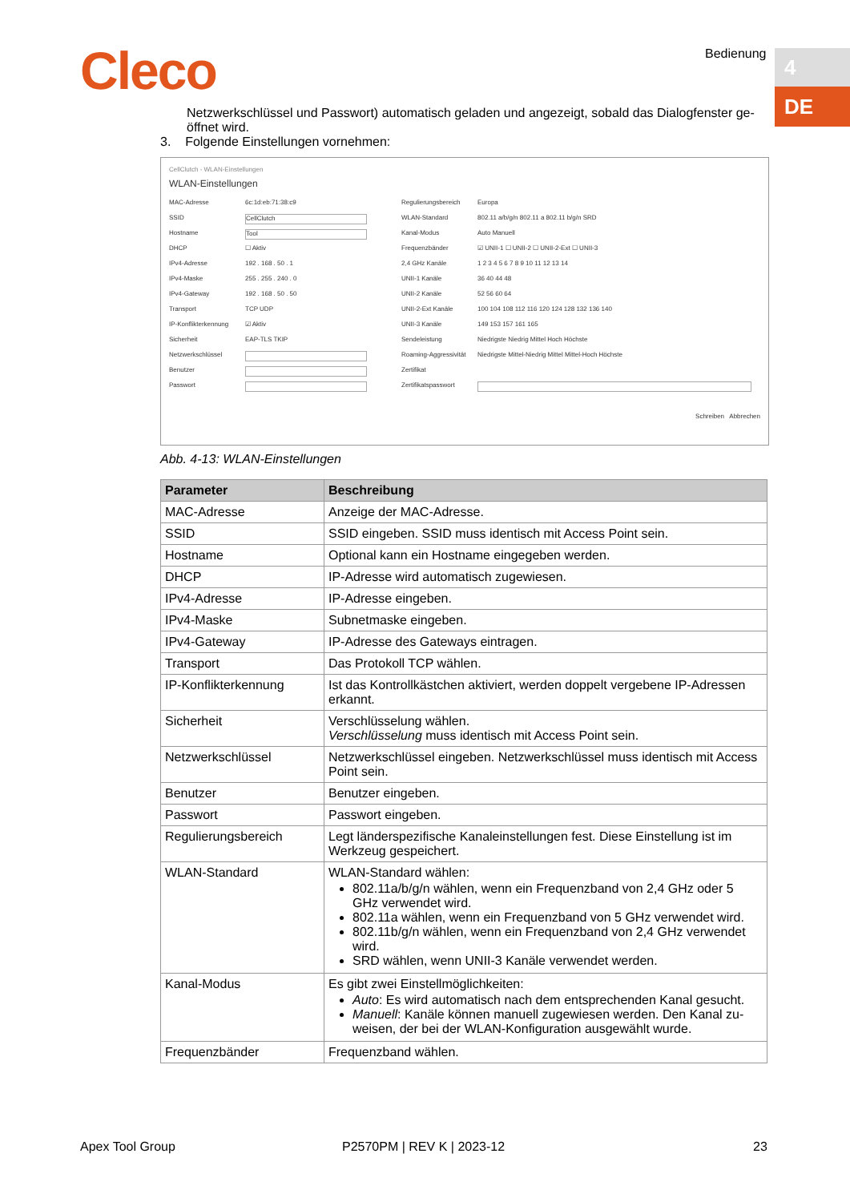Cleco Bedienung 4
DE
Netzwerkschlüssel und Passwort) automatisch geladen und angezeigt, sobald das Dialogfenster ge­öffnet wird.
3. Folgende Einstellungen vornehmen:
CellClutch - WLAN-Einstellungen
WLAN-Einstellungen
MAC-Adresse 6c:1d:eb:71:38:c9
SSID CellClutch
Hostname Tool
DHCP ☐ Aktiv
IPv4-Adresse 192 . 168 . 50 . 1
IPv4-Maske 255 . 255 . 240 . 0
IPv4-Gateway 192 . 168 . 50 . 50
Transport TCP UDP
IP-Konflikterkennung ☑ Aktiv
Sicherheit EAP-TLS TKIP
Netzwerkschlüssel
Benutzer
Passwort
Regulierungsbereich Europa
WLAN-Standard 802.11 a/b/g/n 802.11 a 802.11 b/g/n SRD
Kanal-Modus Auto Manuell
Frequenzbänder ☑ UNII-1 ☐ UNII-2 ☐ UNII-2-Ext ☐ UNII-3
2,4 GHz Kanäle 1 2 3 4 5 6 7 8 9 10 11 12 13 14
UNII-1 Kanäle 36 40 44 48
UNII-2 Kanäle 52 56 60 64
UNII-2-Ext Kanäle 100 104 108 112 116 120 124 128 132 136 140
UNII-3 Kanäle 149 153 157 161 165
Sendeleistung Niedrigste Niedrig Mittel Hoch Höchste
Roaming-Aggressivität Niedrigste Mittel-Niedrig Mittel Mittel-Hoch Höchste
Zertifikat
Zertifikatspasswort
Schreiben Abbrechen
Abb. 4-13: WLAN-Einstellungen
| Parameter | Beschreibung |
| --- | --- |
| MAC-Adresse | Anzeige der MAC-Adresse. |
| SSID | SSID eingeben. SSID muss identisch mit Access Point sein. |
| Hostname | Optional kann ein Hostname eingegeben werden. |
| DHCP | IP-Adresse wird automatisch zugewiesen. |
| IPv4-Adresse | IP-Adresse eingeben. |
| IPv4-Maske | Subnetmaske eingeben. |
| IPv4-Gateway | IP-Adresse des Gateways eintragen. |
| Transport | Das Protokoll TCP wählen. |
| IP-Konflikterkennung | Ist das Kontrollkästchen aktiviert, werden doppelt vergebene IP-Adressen erkannt. |
| Sicherheit | Verschlüsselung wählen. Verschlüsselung muss identisch mit Access Point sein. |
| Netzwerkschlüssel | Netzwerkschlüssel eingeben. Netzwerkschlüssel muss identisch mit Access Point sein. |
| Benutzer | Benutzer eingeben. |
| Passwort | Passwort eingeben. |
| Regulierungsbereich | Legt länderspezifische Kanaleinstellungen fest. Diese Einstellung ist im Werkzeug gespeichert. |
| WLAN-Standard | WLAN-Standard wählen: 802.11a/b/g/n wählen, wenn ein Frequenzband von 2,4 GHz oder 5 GHz verwendet wird. 802.11a wählen, wenn ein Frequenzband von 5 GHz verwendet wird. 802.11b/g/n wählen, wenn ein Frequenzband von 2,4 GHz verwendet wird. SRD wählen, wenn UNII-3 Kanäle verwendet werden. |
| Kanal-Modus | Es gibt zwei Einstellmöglichkeiten: Auto : Es wird automatisch nach dem entsprechenden Kanal gesucht. Manuell : Kanäle können manuell zugewiesen werden. Den Kanal zu­weisen, der bei der WLAN-Konfiguration ausgewählt wurde. |
| Frequenzbänder | Frequenzband wählen. |
Apex Tool Group P2570PM | REV K | 2023-12 23